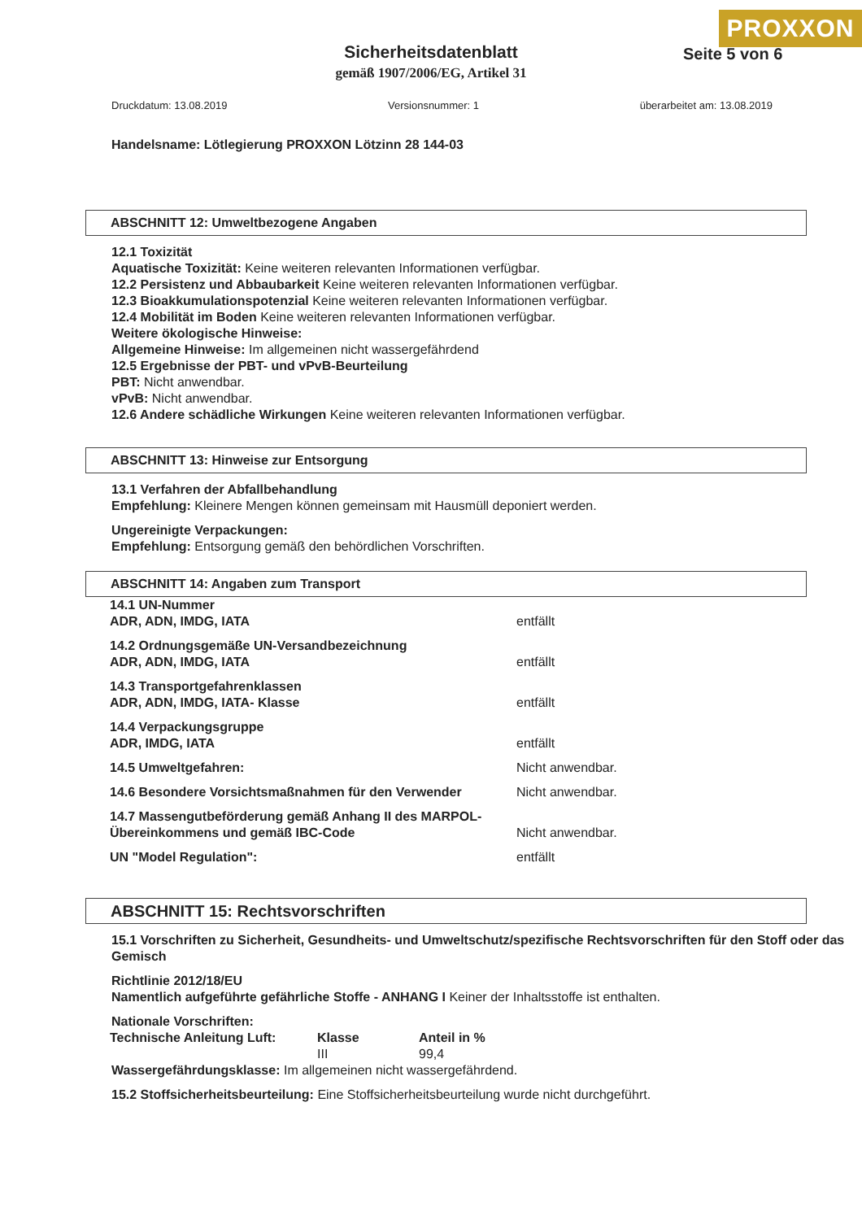PROXXON
Seite 5 von 6
Sicherheitsdatenblatt
gemäß 1907/2006/EG, Artikel 31
Druckdatum: 13.08.2019 Versionsnummer: 1 überarbeitet am: 13.08.2019
Handelsname: Lötlegierung PROXXON Lötzinn 28 144-03
ABSCHNITT 12: Umweltbezogene Angaben
12.1 Toxizität
Aquatische Toxizität: Keine weiteren relevanten Informationen verfügbar.
12.2 Persistenz und Abbaubarkeit Keine weiteren relevanten Informationen verfügbar.
12.3 Bioakkumulationspotenzial Keine weiteren relevanten Informationen verfügbar.
12.4 Mobilität im Boden Keine weiteren relevanten Informationen verfügbar.
Weitere ökologische Hinweise:
Allgemeine Hinweise: Im allgemeinen nicht wassergefährdend
12.5 Ergebnisse der PBT- und vPvB-Beurteilung
PBT: Nicht anwendbar.
vPvB: Nicht anwendbar.
12.6 Andere schädliche Wirkungen Keine weiteren relevanten Informationen verfügbar.
ABSCHNITT 13: Hinweise zur Entsorgung
13.1 Verfahren der Abfallbehandlung
Empfehlung: Kleinere Mengen können gemeinsam mit Hausmüll deponiert werden.
Ungereinigte Verpackungen:
Empfehlung: Entsorgung gemäß den behördlichen Vorschriften.
ABSCHNITT 14: Angaben zum Transport
| 14.1 UN-Nummer ADR, ADN, IMDG, IATA | entfällt |
| 14.2 Ordnungsgemäße UN-Versandbezeichnung ADR, ADN, IMDG, IATA | entfällt |
| 14.3 Transportgefahrenklassen ADR, ADN, IMDG, IATA- Klasse | entfällt |
| 14.4 Verpackungsgruppe ADR, IMDG, IATA | entfällt |
| 14.5 Umweltgefahren: | Nicht anwendbar. |
| 14.6 Besondere Vorsichtsmaßnahmen für den Verwender | Nicht anwendbar. |
| 14.7 Massengutbeförderung gemäß Anhang II des MARPOL-Übereinkommens und gemäß IBC-Code | Nicht anwendbar. |
| UN "Model Regulation": | entfällt |
ABSCHNITT 15: Rechtsvorschriften
15.1 Vorschriften zu Sicherheit, Gesundheits- und Umweltschutz/spezifische Rechtsvorschriften für den Stoff oder das Gemisch
Richtlinie 2012/18/EU
Namentlich aufgeführte gefährliche Stoffe - ANHANG I Keiner der Inhaltsstoffe ist enthalten.
Nationale Vorschriften:
| Technische Anleitung Luft: | Klasse | Anteil in % |
| | III | 99,4 |
Wassergefährdungsklasse: Im allgemeinen nicht wassergefährdend.
15.2 Stoffsicherheitsbeurteilung: Eine Stoffsicherheitsbeurteilung wurde nicht durchgeführt.